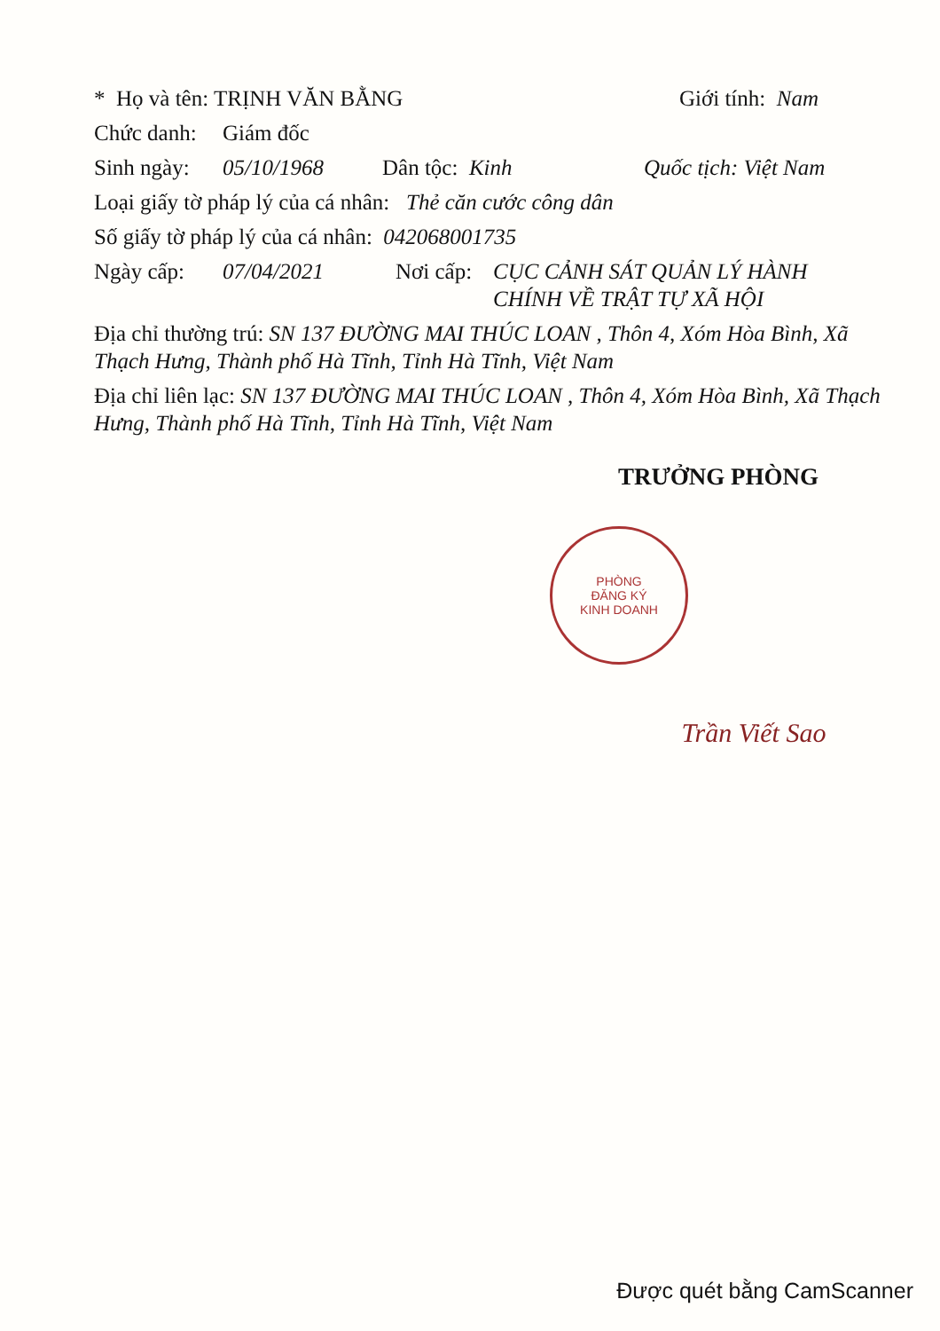* Họ và tên: TRỊNH VĂN BẰNG Giới tính: Nam
Chức danh: Giám đốc
Sinh ngày: 05/10/1968 Dân tộc: Kinh Quốc tịch: Việt Nam
Loại giấy tờ pháp lý của cá nhân: Thẻ căn cước công dân
Số giấy tờ pháp lý của cá nhân: 042068001735
Ngày cấp: 07/04/2021 Nơi cấp: CỤC CẢNH SÁT QUẢN LÝ HÀNH CHÍNH VỀ TRẬT TỰ XÃ HỘI
Địa chỉ thường trú: SN 137 ĐƯỜNG MAI THÚC LOAN , Thôn 4, Xóm Hòa Bình, Xã Thạch Hưng, Thành phố Hà Tĩnh, Tỉnh Hà Tĩnh, Việt Nam
Địa chỉ liên lạc: SN 137 ĐƯỜNG MAI THÚC LOAN , Thôn 4, Xóm Hòa Bình, Xã Thạch Hưng, Thành phố Hà Tĩnh, Tỉnh Hà Tĩnh, Việt Nam
TRƯỞNG PHÒNG
PHÒNG
ĐĂNG KÝ
KINH DOANH
Trần Viết Sao
Được quét bằng CamScanner